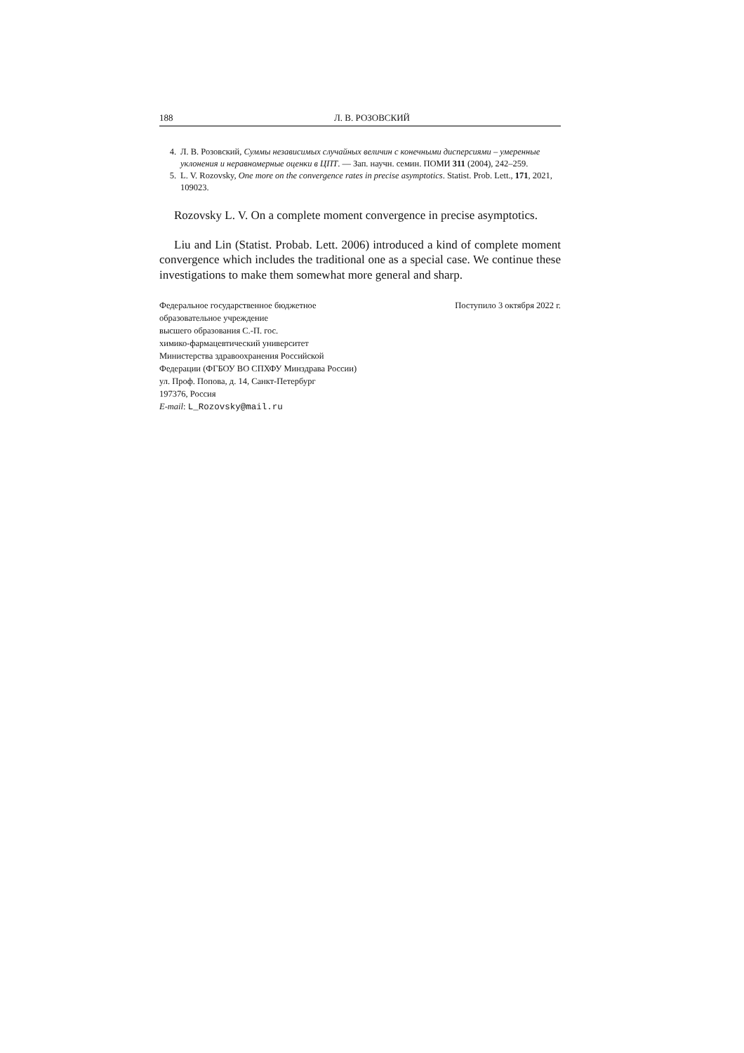188 Л. В. РОЗОВСКИЙ
4. Л. В. Розовский, Суммы независимых случайных величин с конечными дисперсиями – умеренные уклонения и неравномерные оценки в ЦПТ. — Зап. научн. семин. ПОМИ 311 (2004), 242–259.
5. L. V. Rozovsky, One more on the convergence rates in precise asymptotics. Statist. Prob. Lett., 171, 2021, 109023.
Rozovsky L. V. On a complete moment convergence in precise asymptotics.
Liu and Lin (Statist. Probab. Lett. 2006) introduced a kind of complete moment convergence which includes the traditional one as a special case. We continue these investigations to make them somewhat more general and sharp.
Федеральное государственное бюджетное
образовательное учреждение
высшего образования С.-П. гос.
химико-фармацевтический университет
Министерства здравоохранения Российской
Федерации (ФГБОУ ВО СПХФУ Минздрава России)
ул. Проф. Попова, д. 14, Санкт-Петербург
197376, Россия
E-mail: L_Rozovsky@mail.ru
Поступило 3 октября 2022 г.